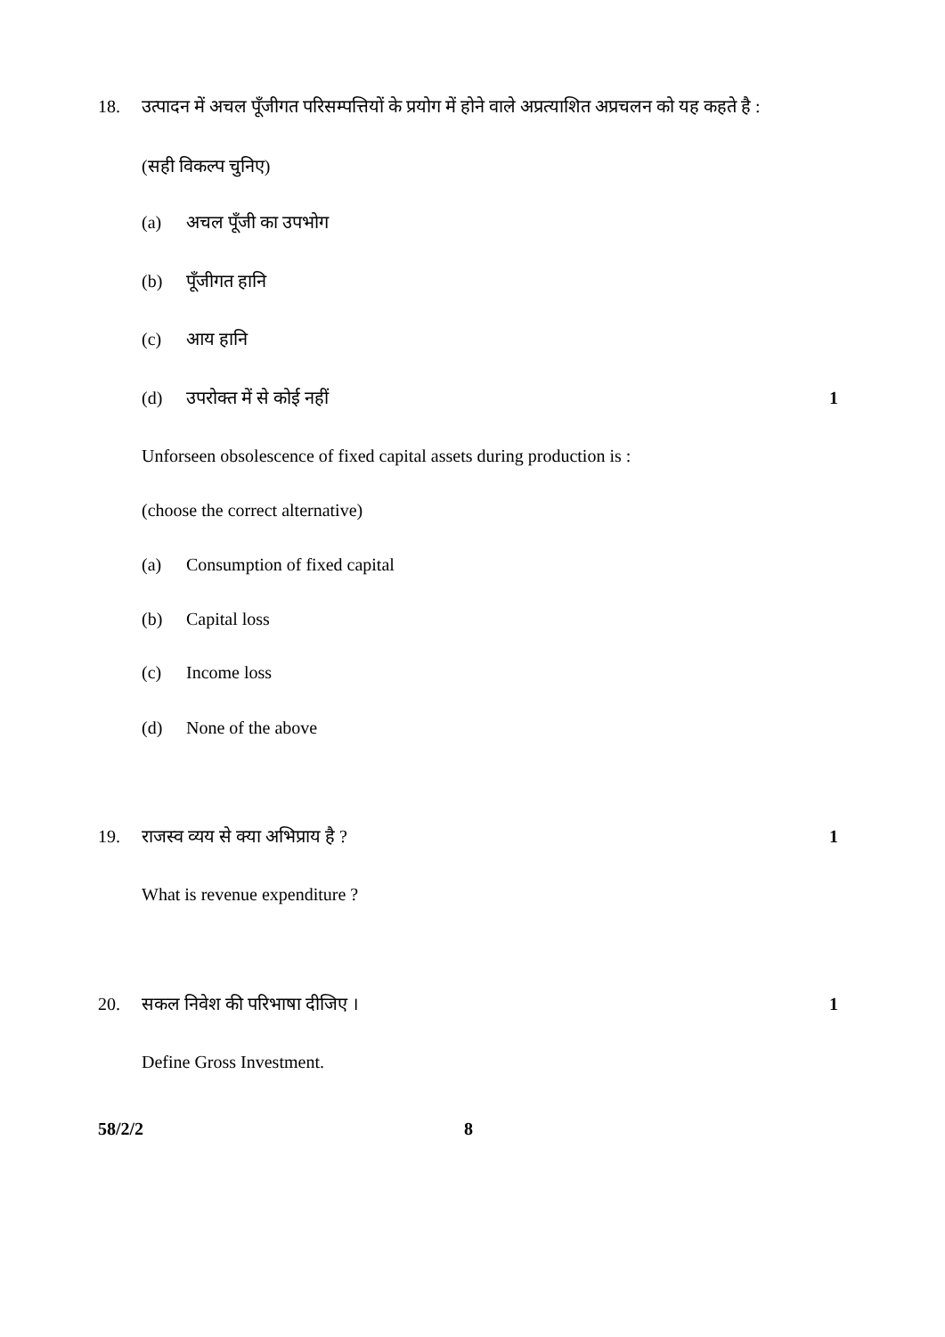18. उत्पादन में अचल पूँजीगत परिसम्पत्तियों के प्रयोग में होने वाले अप्रत्याशित अप्रचलन को यह कहते है :
(सही विकल्प चुनिए)
(a) अचल पूँजी का उपभोग
(b) पूँजीगत हानि
(c) आय हानि
(d) उपरोक्त में से कोई नहीं 1
Unforseen obsolescence of fixed capital assets during production is :
(choose the correct alternative)
(a) Consumption of fixed capital
(b) Capital loss
(c) Income loss
(d) None of the above
19. राजस्व व्यय से क्या अभिप्राय है ? 1
What is revenue expenditure ?
20. सकल निवेश की परिभाषा दीजिए । 1
Define Gross Investment.
58/2/2 8